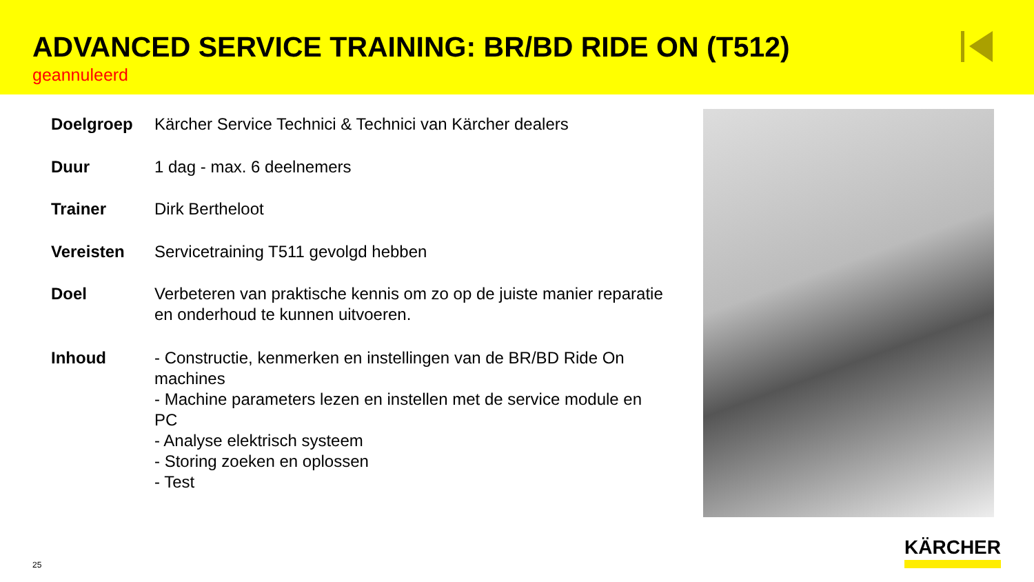ADVANCED SERVICE TRAINING: BR/BD RIDE ON (T512)
geannuleerd
| Doelgroep | Kärcher Service Technici & Technici van Kärcher dealers |
| Duur | 1 dag - max. 6 deelnemers |
| Trainer | Dirk Bertheloot |
| Vereisten | Servicetraining T511 gevolgd hebben |
| Doel | Verbeteren van praktische kennis om zo op de juiste manier reparatie en onderhoud te kunnen uitvoeren. |
| Inhoud | - Constructie, kenmerken en instellingen van de BR/BD Ride On machines - Machine parameters lezen en instellen met de service module en PC - Analyse elektrisch systeem - Storing zoeken en oplossen - Test |
25 KÄRCHER